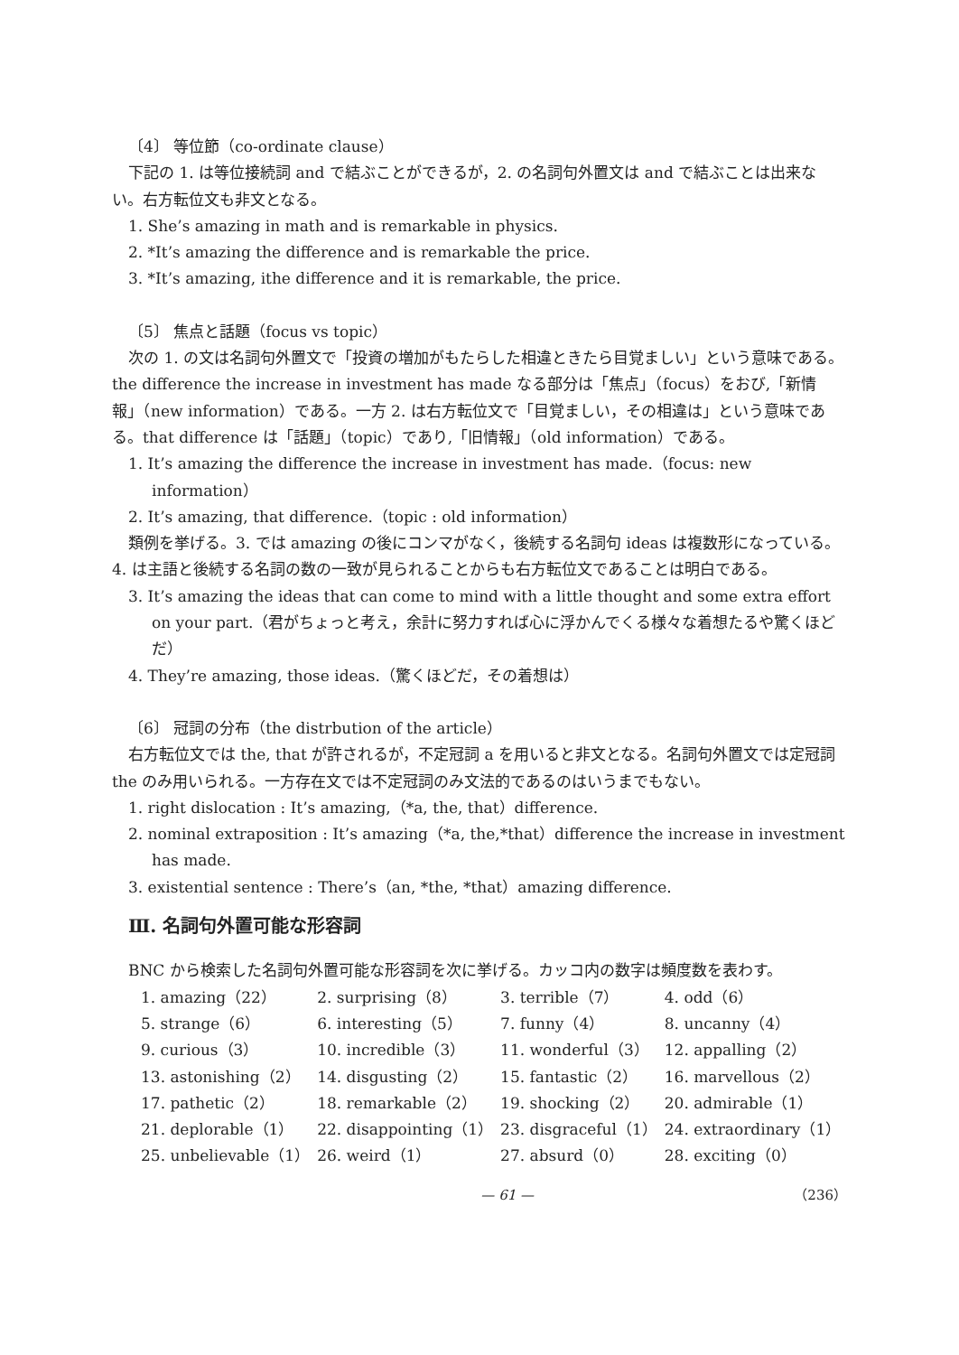〔4〕 等位節（co-ordinate clause）
下記の 1. は等位接続詞 and で結ぶことができるが，2. の名詞句外置文は and で結ぶことは出来ない。右方転位文も非文となる。
1. She’s amazing in math and is remarkable in physics.
2. *It’s amazing the difference and is remarkable the price.
3. *It’s amazing, ithe difference and it is remarkable, the price.
〔5〕 焦点と話題（focus vs topic）
次の 1. の文は名詞句外置文で「投資の増加がもたらした相違ときたら目覚ましい」という意味である。the difference the increase in investment has made なる部分は「焦点」（focus）をおび,「新情報」（new information）である。一方 2. は右方転位文で「目覚ましい，その相違は」という意味である。that difference は「話題」（topic）であり,「旧情報」（old information）である。
1. It’s amazing the difference the increase in investment has made.（focus: new information）
2. It’s amazing, that difference.（topic : old information）
類例を挙げる。3. では amazing の後にコンマがなく，後続する名詞句 ideas は複数形になっている。4. は主語と後続する名詞の数の一致が見られることからも右方転位文であることは明白である。
3. It’s amazing the ideas that can come to mind with a little thought and some extra effort on your part.（君がちょっと考え，余計に努力すれば心に浮かんでくる様々な着想たるや驚くほどだ）
4. They’re amazing, those ideas.（驚くほどだ，その着想は）
〔6〕 冠詞の分布（the distrbution of the article）
右方転位文では the, that が許されるが，不定冠詞 a を用いると非文となる。名詞句外置文では定冠詞 the のみ用いられる。一方存在文では不定冠詞のみ文法的であるのはいうまでもない。
1. right dislocation : It’s amazing,（*a, the, that）difference.
2. nominal extraposition : It’s amazing（*a, the,*that）difference the increase in investment has made.
3. existential sentence : There’s（an, *the, *that）amazing difference.
Ⅲ. 名詞句外置可能な形容詞
BNC から検索した名詞句外置可能な形容詞を次に挙げる。カッコ内の数字は頻度数を表わす。
| 1. amazing（22） | 2. surprising（8） | 3. terrible（7） | 4. odd（6） |
| 5. strange（6） | 6. interesting（5） | 7. funny（4） | 8. uncanny（4） |
| 9. curious（3） | 10. incredible（3） | 11. wonderful（3） | 12. appalling（2） |
| 13. astonishing（2） | 14. disgusting（2） | 15. fantastic（2） | 16. marvellous（2） |
| 17. pathetic（2） | 18. remarkable（2） | 19. shocking（2） | 20. admirable（1） |
| 21. deplorable（1） | 22. disappointing（1） | 23. disgraceful（1） | 24. extraordinary（1） |
| 25. unbelievable（1） | 26. weird（1） | 27. absurd（0） | 28. exciting（0） |
— 61 — （236）